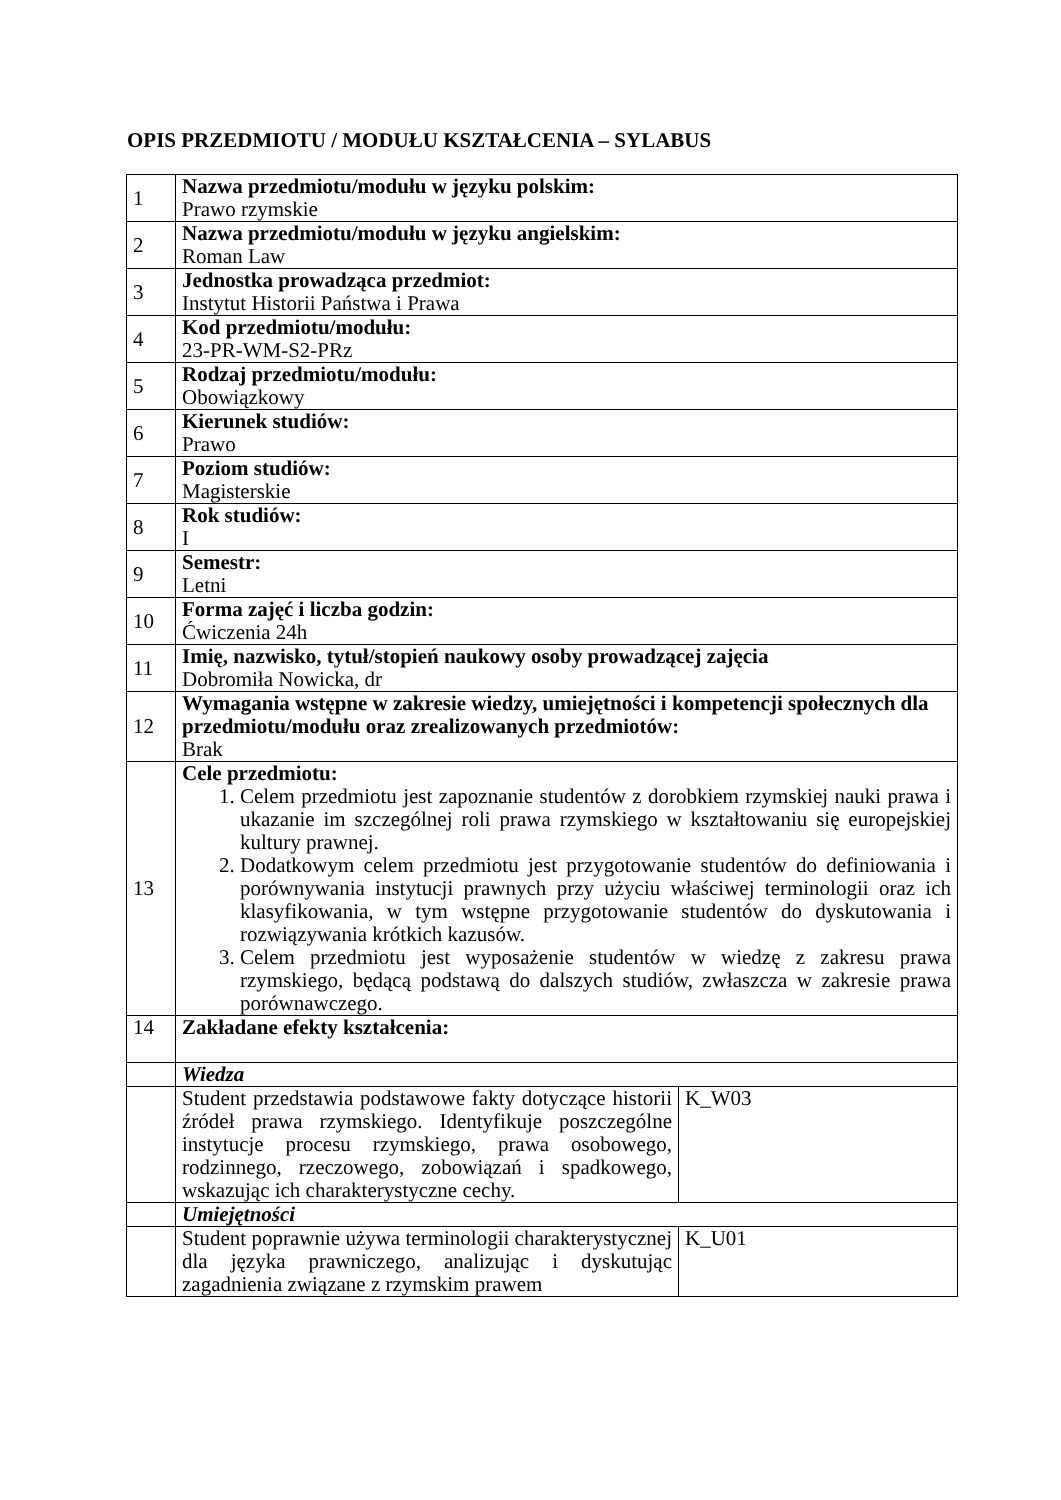OPIS PRZEDMIOTU / MODUŁU KSZTAŁCENIA – SYLABUS
| 1 | Nazwa przedmiotu/modułu w języku polskim: Prawo rzymskie | |
| 2 | Nazwa przedmiotu/modułu w języku angielskim: Roman Law | |
| 3 | Jednostka prowadząca przedmiot: Instytut Historii Państwa i Prawa | |
| 4 | Kod przedmiotu/modułu: 23-PR-WM-S2-PRz | |
| 5 | Rodzaj przedmiotu/modułu: Obowiązkowy | |
| 6 | Kierunek studiów: Prawo | |
| 7 | Poziom studiów: Magisterskie | |
| 8 | Rok studiów: I | |
| 9 | Semestr: Letni | |
| 10 | Forma zajęć i liczba godzin: Ćwiczenia 24h | |
| 11 | Imię, nazwisko, tytuł/stopień naukowy osoby prowadzącej zajęcia Dobromiła Nowicka, dr | |
| 12 | Wymagania wstępne w zakresie wiedzy, umiejętności i kompetencji społecznych dla przedmiotu/modułu oraz zrealizowanych przedmiotów: Brak | |
| 13 | Cele przedmiotu: 1. Celem przedmiotu jest zapoznanie studentów z dorobkiem rzymskiej nauki prawa i ukazanie im szczególnej roli prawa rzymskiego w kształtowaniu się europejskiej kultury prawnej. 2. Dodatkowym celem przedmiotu jest przygotowanie studentów do definiowania i porównywania instytucji prawnych przy użyciu właściwej terminologii oraz ich klasyfikowania, w tym wstępne przygotowanie studentów do dyskutowania i rozwiązywania krótkich kazusów. 3. Celem przedmiotu jest wyposażenie studentów w wiedzę z zakresu prawa rzymskiego, będącą podstawą do dalszych studiów, zwłaszcza w zakresie prawa porównawczego. | |
| 14 | Zakładane efekty kształcenia: | |
| | Wiedza | |
| | Student przedstawia podstawowe fakty dotyczące historii źródeł prawa rzymskiego. Identyfikuje poszczególne instytucje procesu rzymskiego, prawa osobowego, rodzinnego, rzeczowego, zobowiązań i spadkowego, wskazując ich charakterystyczne cechy. | K_W03 |
| | Umiejętności | |
| | Student poprawnie używa terminologii charakterystycznej dla języka prawniczego, analizując i dyskutując zagadnienia związane z rzymskim prawem | K_U01 |